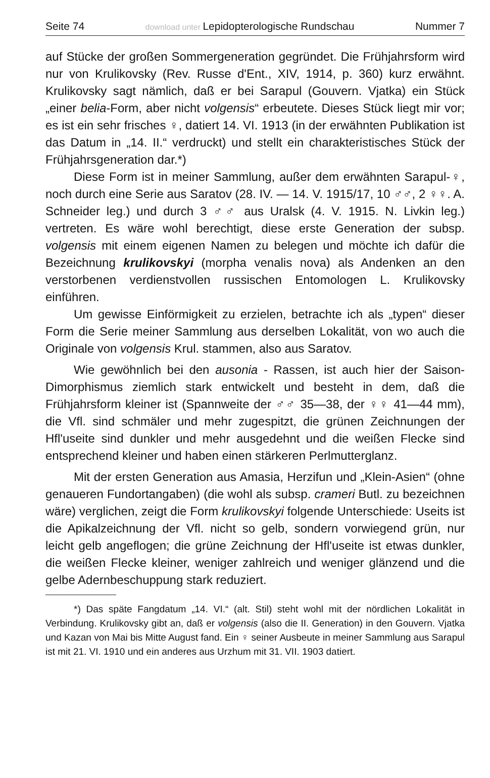Seite 74 download unter Lepidopterologische Rundschau Nummer 7
auf Stücke der großen Sommergeneration gegründet. Die Frühjahrsform wird nur von Krulikovsky (Rev. Russe d'Ent., XIV, 1914, p. 360) kurz erwähnt. Krulikovsky sagt nämlich, daß er bei Sarapul (Gouvern. Vjatka) ein Stück „einer belia-Form, aber nicht volgensis“ erbeutete. Dieses Stück liegt mir vor; es ist ein sehr frisches ♀, datiert 14. VI. 1913 (in der erwähnten Publikation ist das Datum in „14. II.“ verdruckt) und stellt ein charakteristisches Stück der Frühjahrsgeneration dar.*)
Diese Form ist in meiner Sammlung, außer dem erwähnten Sarapul-♀, noch durch eine Serie aus Saratov (28. IV. — 14. V. 1915/17, 10 ♂♂, 2 ♀♀. A. Schneider leg.) und durch 3 ♂♂ aus Uralsk (4. V. 1915. N. Livkin leg.) vertreten. Es wäre wohl berechtigt, diese erste Generation der subsp. volgensis mit einem eigenen Namen zu belegen und möchte ich dafür die Bezeichnung krulikovskyi (morpha venalis nova) als Andenken an den verstorbenen verdienstvollen russischen Entomologen L. Krulikovsky einführen.
Um gewisse Einförmigkeit zu erzielen, betrachte ich als „typen“ dieser Form die Serie meiner Sammlung aus derselben Lokalität, von wo auch die Originale von volgensis Krul. stammen, also aus Saratov.
Wie gewöhnlich bei den ausonia - Rassen, ist auch hier der Saison-Dimorphismus ziemlich stark entwickelt und besteht in dem, daß die Frühjahrsform kleiner ist (Spannweite der ♂♂ 35—38, der ♀♀ 41—44 mm), die Vfl. sind schmäler und mehr zugespitzt, die grünen Zeichnungen der Hfl'useite sind dunkler und mehr ausgedehnt und die weißen Flecke sind entsprechend kleiner und haben einen stärkeren Perlmutterglanz.
Mit der ersten Generation aus Amasia, Herzifun und „Klein-Asien“ (ohne genaueren Fundortangaben) (die wohl als subsp. crameri Butl. zu bezeichnen wäre) verglichen, zeigt die Form krulikovskyi folgende Unterschiede: Useits ist die Apikalzeichnung der Vfl. nicht so gelb, sondern vorwiegend grün, nur leicht gelb angeflogen; die grüne Zeichnung der Hfl'useite ist etwas dunkler, die weißen Flecke kleiner, weniger zahlreich und weniger glänzend und die gelbe Adernbeschuppung stark reduziert.
*) Das späte Fangdatum „14. VI.“ (alt. Stil) steht wohl mit der nördlichen Lokalität in Verbindung. Krulikovsky gibt an, daß er volgensis (also die II. Generation) in den Gouvern. Vjatka und Kazan von Mai bis Mitte August fand. Ein ♀ seiner Ausbeute in meiner Sammlung aus Sarapul ist mit 21. VI. 1910 und ein anderes aus Urzhum mit 31. VII. 1903 datiert.